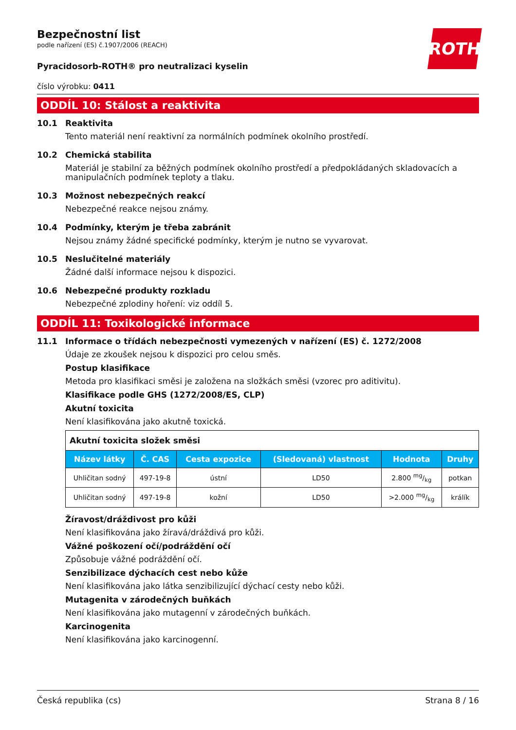ROTH
Bezpečnostní list
podle nařízení (ES) č.1907/2006 (REACH)
Pyracidosorb-ROTH® pro neutralizaci kyselin
číslo výrobku: 0411
ODDÍL 10: Stálost a reaktivita
10.1 Reaktivita
Tento materiál není reaktivní za normálních podmínek okolního prostředí.
10.2 Chemická stabilita
Materiál je stabilní za běžných podmínek okolního prostředí a předpokládaných skladovacích a manipulačních podmínek teploty a tlaku.
10.3 Možnost nebezpečných reakcí
Nebezpečné reakce nejsou známy.
10.4 Podmínky, kterým je třeba zabránit
Nejsou známy žádné specifické podmínky, kterým je nutno se vyvarovat.
10.5 Neslučitelné materiály
Žádné další informace nejsou k dispozici.
10.6 Nebezpečné produkty rozkladu
Nebezpečné zplodiny hoření: viz oddíl 5.
ODDÍL 11: Toxikologické informace
11.1 Informace o třídách nebezpečnosti vymezených v nařízení (ES) č. 1272/2008
Údaje ze zkoušek nejsou k dispozici pro celou směs.
Postup klasifikace
Metoda pro klasifikaci směsi je založena na složkách směsi (vzorec pro aditivitu).
Klasifikace podle GHS (1272/2008/ES, CLP)
Akutní toxicita
Není klasifikována jako akutně toxická.
| Akutní toxicita složek směsi | | | | | |
| Název látky | Č. CAS | Cesta expozice | (Sledovaná) vlastnost | Hodnota | Druhy |
| Uhličitan sodný | 497-19-8 | ústní | LD50 | 2.800 mg/kg | potkan |
| Uhličitan sodný | 497-19-8 | kožní | LD50 | >2.000 mg/kg | králík |
Žíravost/dráždivost pro kůži
Není klasifikována jako žíravá/dráždivá pro kůži.
Vážné poškození očí/podráždění očí
Způsobuje vážné podráždění očí.
Senzibilizace dýchacích cest nebo kůže
Není klasifikována jako látka senzibilizující dýchací cesty nebo kůži.
Mutagenita v zárodečných buňkách
Není klasifikována jako mutagenní v zárodečných buňkách.
Karcinogenita
Není klasifikována jako karcinogenní.
Česká republika (cs) Strana 8 / 16